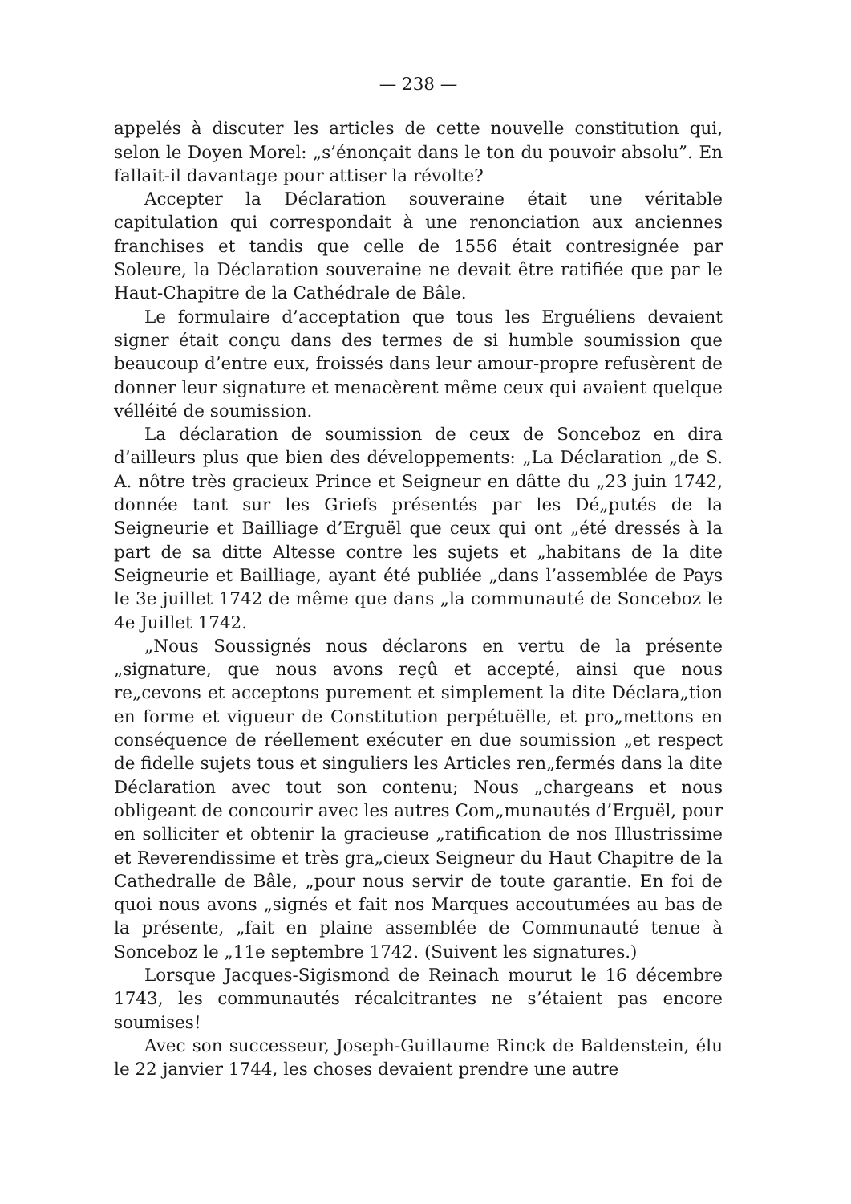— 238 —
appelés à discuter les articles de cette nouvelle constitution qui, selon le Doyen Morel: „s’énonçait dans le ton du pouvoir absolu”. En fallait-il davantage pour attiser la révolte?
Accepter la Déclaration souveraine était une véritable capitulation qui correspondait à une renonciation aux anciennes franchises et tandis que celle de 1556 était contresignée par Soleure, la Déclaration souveraine ne devait être ratifiée que par le Haut-Chapitre de la Cathédrale de Bâle.
Le formulaire d’acceptation que tous les Erguéliens devaient signer était conçu dans des termes de si humble soumission que beaucoup d’entre eux, froissés dans leur amour-propre refusèrent de donner leur signature et menacèrent même ceux qui avaient quelque vélléité de soumission.
La déclaration de soumission de ceux de Sonceboz en dira d’ailleurs plus que bien des développements: „La Déclaration „de S. A. nôtre très gracieux Prince et Seigneur en dâtte du „23 juin 1742, donnée tant sur les Griefs présentés par les Dé„putés de la Seigneurie et Bailliage d’Erguël que ceux qui ont „été dressés à la part de sa ditte Altesse contre les sujets et „habitans de la dite Seigneurie et Bailliage, ayant été publiée „dans l’assemblée de Pays le 3e juillet 1742 de même que dans „la communauté de Sonceboz le 4e Juillet 1742.
„Nous Soussignés nous déclarons en vertu de la présente „signature, que nous avons reçû et accepté, ainsi que nous re„cevons et acceptons purement et simplement la dite Déclara„tion en forme et vigueur de Constitution perpétuëlle, et pro„mettons en conséquence de réellement exécuter en due soumission „et respect de fidelle sujets tous et singuliers les Articles ren„fermés dans la dite Déclaration avec tout son contenu; Nous „chargeans et nous obligeant de concourir avec les autres Com„munautés d’Erguël, pour en solliciter et obtenir la gracieuse „ratification de nos Illustrissime et Reverendissime et très gra„cieux Seigneur du Haut Chapitre de la Cathedralle de Bâle, „pour nous servir de toute garantie. En foi de quoi nous avons „signés et fait nos Marques accoutumées au bas de la présente, „fait en plaine assemblée de Communauté tenue à Sonceboz le „11e septembre 1742. (Suivent les signatures.)
Lorsque Jacques-Sigismond de Reinach mourut le 16 décembre 1743, les communautés récalcitrantes ne s’étaient pas encore soumises!
Avec son successeur, Joseph-Guillaume Rinck de Baldenstein, élu le 22 janvier 1744, les choses devaient prendre une autre